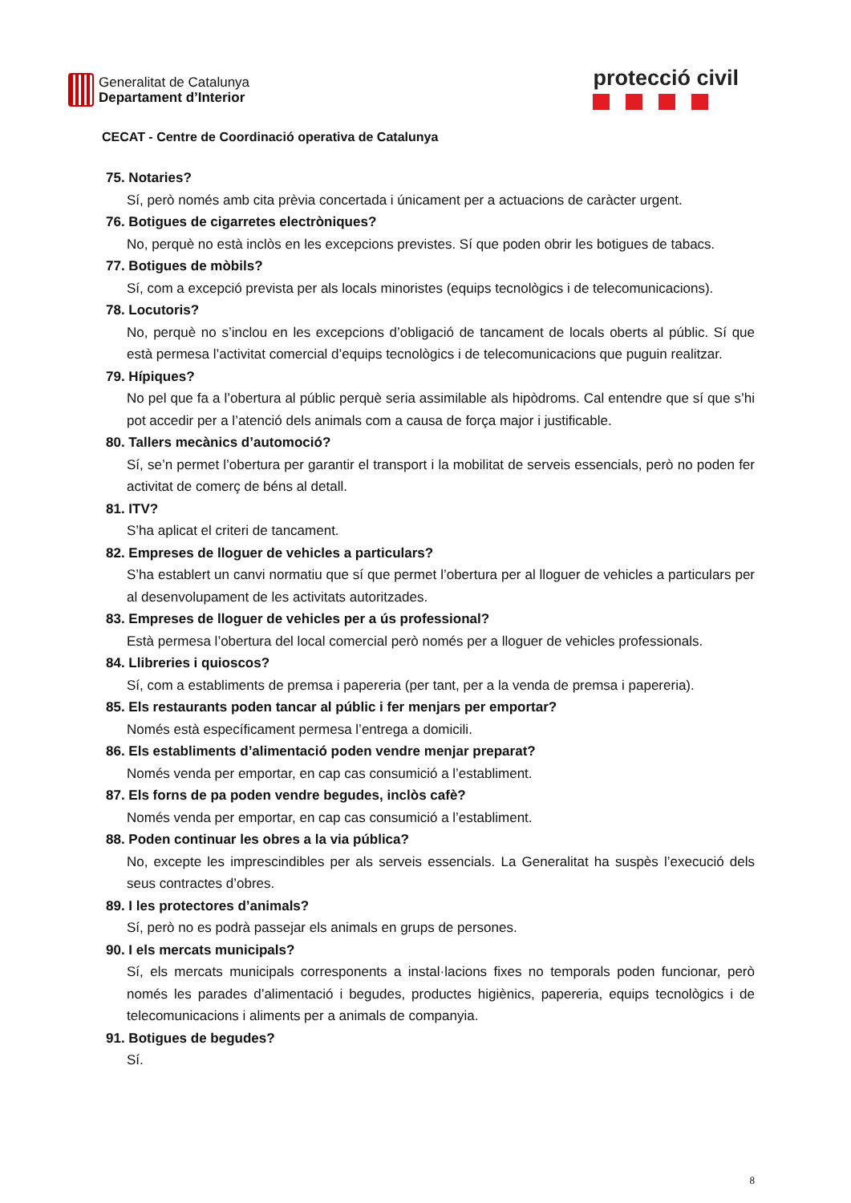Generalitat de Catalunya
Departament d’Interior
protecció civil
CECAT - Centre de Coordinació operativa de Catalunya
75. Notaries?
Sí, però només amb cita prèvia concertada i únicament per a actuacions de caràcter urgent.
76. Botigues de cigarretes electròniques?
No, perquè no està inclòs en les excepcions previstes. Sí que poden obrir les botigues de tabacs.
77. Botigues de mòbils?
Sí, com a excepció prevista per als locals minoristes (equips tecnològics i de telecomunicacions).
78. Locutoris?
No, perquè no s’inclou en les excepcions d’obligació de tancament de locals oberts al públic. Sí que està permesa l’activitat comercial d’equips tecnològics i de telecomunicacions que puguin realitzar.
79. Hípiques?
No pel que fa a l’obertura al públic perquè seria assimilable als hipòdroms. Cal entendre que sí que s’hi pot accedir per a l’atenció dels animals com a causa de força major i justificable.
80. Tallers mecànics d’automoció?
Sí, se’n permet l’obertura per garantir el transport i la mobilitat de serveis essencials, però no poden fer activitat de comerç de béns al detall.
81. ITV?
S’ha aplicat el criteri de tancament.
82. Empreses de lloguer de vehicles a particulars?
S’ha establert un canvi normatiu que sí que permet l’obertura per al lloguer de vehicles a particulars per al desenvolupament de les activitats autoritzades.
83. Empreses de lloguer de vehicles per a ús professional?
Està permesa l’obertura del local comercial però només per a lloguer de vehicles professionals.
84. Llibreries i quioscos?
Sí, com a establiments de premsa i papereria (per tant, per a la venda de premsa i papereria).
85. Els restaurants poden tancar al públic i fer menjars per emportar?
Només està específicament permesa l’entrega a domicili.
86. Els establiments d’alimentació poden vendre menjar preparat?
Només venda per emportar, en cap cas consumició a l’establiment.
87. Els forns de pa poden vendre begudes, inclòs cafè?
Només venda per emportar, en cap cas consumició a l’establiment.
88. Poden continuar les obres a la via pública?
No, excepte les imprescindibles per als serveis essencials. La Generalitat ha suspès l’execució dels seus contractes d’obres.
89. I les protectores d’animals?
Sí, però no es podrà passejar els animals en grups de persones.
90. I els mercats municipals?
Sí, els mercats municipals corresponents a instal·lacions fixes no temporals poden funcionar, però només les parades d’alimentació i begudes, productes higiènics, papereria, equips tecnològics i de telecomunicacions i aliments per a animals de companyia.
91. Botigues de begudes?
Sí.
8